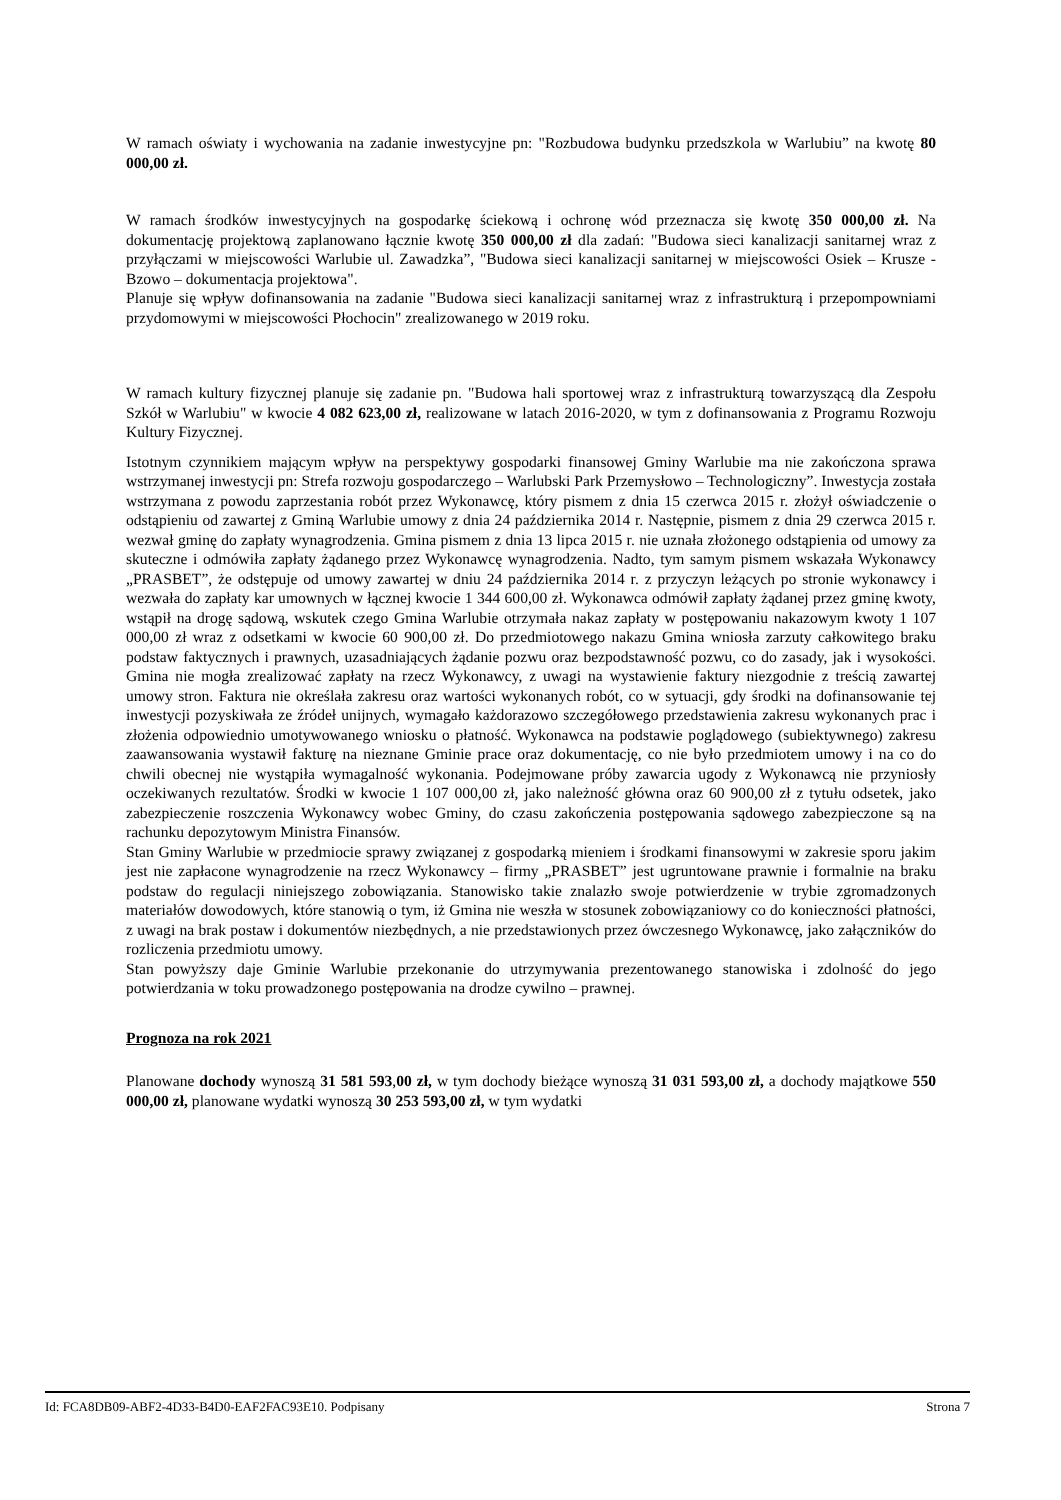W ramach oświaty i wychowania na zadanie inwestycyjne pn: "Rozbudowa budynku przedszkola w Warlubiu” na kwotę 80 000,00 zł.
W ramach środków inwestycyjnych na gospodarkę ściekową i ochronę wód przeznacza się kwotę 350 000,00 zł. Na dokumentację projektową zaplanowano łącznie kwotę 350 000,00 zł dla zadań: "Budowa sieci kanalizacji sanitarnej wraz z przyłączami w miejscowości Warlubie ul. Zawadzka”, "Budowa sieci kanalizacji sanitarnej w miejscowości Osiek – Krusze - Bzowo – dokumentacja projektowa".
Planuje się wpływ dofinansowania na zadanie "Budowa sieci kanalizacji sanitarnej wraz z infrastrukturą i przepompowniami przydomowymi w miejscowości Płochocin" zrealizowanego w 2019 roku.
W ramach kultury fizycznej planuje się zadanie pn. "Budowa hali sportowej wraz z infrastrukturą towarzyszącą dla Zespołu Szkół w Warlubiu" w kwocie 4 082 623,00 zł, realizowane w latach 2016-2020, w tym z dofinansowania z Programu Rozwoju Kultury Fizycznej.
Istotnym czynnikiem mającym wpływ na perspektywy gospodarki finansowej Gminy Warlubie ma nie zakończona sprawa wstrzymanej inwestycji pn: Strefa rozwoju gospodarczego – Warlubski Park Przemysłowo – Technologiczny”. Inwestycja została wstrzymana z powodu zaprzestania robót przez Wykonawcę, który pismem z dnia 15 czerwca 2015 r. złożył oświadczenie o odstąpieniu od zawartej z Gminą Warlubie umowy z dnia 24 października 2014 r. Następnie, pismem z dnia 29 czerwca 2015 r. wezwał gminę do zapłaty wynagrodzenia. Gmina pismem z dnia 13 lipca 2015 r. nie uznała złożonego odstąpienia od umowy za skuteczne i odmówiła zapłaty żądanego przez Wykonawcę wynagrodzenia. Nadto, tym samym pismem wskazała Wykonawcy „PRASBET”, że odstępuje od umowy zawartej w dniu 24 października 2014 r. z przyczyn leżących po stronie wykonawcy i wezwała do zapłaty kar umownych w łącznej kwocie 1 344 600,00 zł. Wykonawca odmówił zapłaty żądanej przez gminę kwoty, wstąpił na drogę sądową, wskutek czego Gmina Warlubie otrzymała nakaz zapłaty w postępowaniu nakazowym kwoty 1 107 000,00 zł wraz z odsetkami w kwocie 60 900,00 zł. Do przedmiotowego nakazu Gmina wniosła zarzuty całkowitego braku podstaw faktycznych i prawnych, uzasadniających żądanie pozwu oraz bezpodstawność pozwu, co do zasady, jak i wysokości. Gmina nie mogła zrealizować zapłaty na rzecz Wykonawcy, z uwagi na wystawienie faktury niezgodnie z treścią zawartej umowy stron. Faktura nie określała zakresu oraz wartości wykonanych robót, co w sytuacji, gdy środki na dofinansowanie tej inwestycji pozyskiwała ze źródeł unijnych, wymagało każdorazowo szczegółowego przedstawienia zakresu wykonanych prac i złożenia odpowiednio umotywowanego wniosku o płatność. Wykonawca na podstawie poglądowego (subiektywnego) zakresu zaawansowania wystawił fakturę na nieznane Gminie prace oraz dokumentację, co nie było przedmiotem umowy i na co do chwili obecnej nie wystąpiła wymagalność wykonania. Podejmowane próby zawarcia ugody z Wykonawcą nie przyniosły oczekiwanych rezultatów. Środki w kwocie 1 107 000,00 zł, jako należność główna oraz 60 900,00 zł z tytułu odsetek, jako zabezpieczenie roszczenia Wykonawcy wobec Gminy, do czasu zakończenia postępowania sądowego zabezpieczone są na rachunku depozytowym Ministra Finansów.
Stan Gminy Warlubie w przedmiocie sprawy związanej z gospodarką mieniem i środkami finansowymi w zakresie sporu jakim jest nie zapłacone wynagrodzenie na rzecz Wykonawcy – firmy „PRASBET” jest ugruntowane prawnie i formalnie na braku podstaw do regulacji niniejszego zobowiązania. Stanowisko takie znalazło swoje potwierdzenie w trybie zgromadzonych materiałów dowodowych, które stanowią o tym, iż Gmina nie weszła w stosunek zobowiązaniowy co do konieczności płatności, z uwagi na brak postaw i dokumentów niezbędnych, a nie przedstawionych przez ówczesnego Wykonawcę, jako załączników do rozliczenia przedmiotu umowy.
Stan powyższy daje Gminie Warlubie przekonanie do utrzymywania prezentowanego stanowiska i zdolność do jego potwierdzania w toku prowadzonego postępowania na drodze cywilno – prawnej.
Prognoza na rok 2021
Planowane dochody wynoszą 31 581 593,00 zł, w tym dochody bieżące wynoszą 31 031 593,00 zł, a dochody majątkowe 550 000,00 zł, planowane wydatki wynoszą 30 253 593,00 zł, w tym wydatki
Id: FCA8DB09-ABF2-4D33-B4D0-EAF2FAC93E10. Podpisany Strona 7